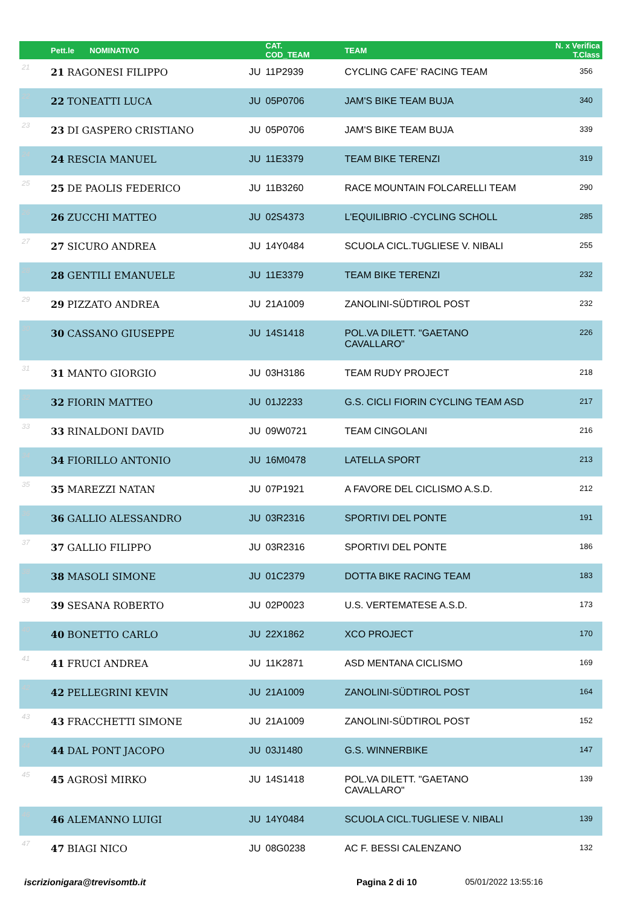| | Pett.le NOMINATIVO | | CAT. COD_TEAM | TEAM | N. x Verifica T.Class |
| --- | --- | --- | --- | --- | --- |
| 21 | 21 RAGONESI FILIPPO | JU | 11P2939 | CYCLING CAFE' RACING TEAM | 356 |
| 22 | 22 TONEATTI LUCA | JU | 05P0706 | JAM'S BIKE TEAM BUJA | 340 |
| 23 | 23 DI GASPERO CRISTIANO | JU | 05P0706 | JAM'S BIKE TEAM BUJA | 339 |
| 24 | 24 RESCIA MANUEL | JU | 11E3379 | TEAM BIKE TERENZI | 319 |
| 25 | 25 DE PAOLIS FEDERICO | JU | 11B3260 | RACE MOUNTAIN FOLCARELLI TEAM | 290 |
| 26 | 26 ZUCCHI MATTEO | JU | 02S4373 | L'EQUILIBRIO -CYCLING SCHOLL | 285 |
| 27 | 27 SICURO ANDREA | JU | 14Y0484 | SCUOLA CICL.TUGLIESE V. NIBALI | 255 |
| 28 | 28 GENTILI EMANUELE | JU | 11E3379 | TEAM BIKE TERENZI | 232 |
| 29 | 29 PIZZATO ANDREA | JU | 21A1009 | ZANOLINI-SÜDTIROL POST | 232 |
| 30 | 30 CASSANO GIUSEPPE | JU | 14S1418 | POL.VA DILETT. "GAETANO CAVALLARO" | 226 |
| 31 | 31 MANTO GIORGIO | JU | 03H3186 | TEAM RUDY PROJECT | 218 |
| 32 | 32 FIORIN MATTEO | JU | 01J2233 | G.S. CICLI FIORIN CYCLING TEAM ASD | 217 |
| 33 | 33 RINALDONI DAVID | JU | 09W0721 | TEAM CINGOLANI | 216 |
| 34 | 34 FIORILLO ANTONIO | JU | 16M0478 | LATELLA SPORT | 213 |
| 35 | 35 MAREZZI NATAN | JU | 07P1921 | A FAVORE DEL CICLISMO A.S.D. | 212 |
| 36 | 36 GALLIO ALESSANDRO | JU | 03R2316 | SPORTIVI DEL PONTE | 191 |
| 37 | 37 GALLIO FILIPPO | JU | 03R2316 | SPORTIVI DEL PONTE | 186 |
| 38 | 38 MASOLI SIMONE | JU | 01C2379 | DOTTA BIKE RACING TEAM | 183 |
| 39 | 39 SESANA ROBERTO | JU | 02P0023 | U.S. VERTEMATESE A.S.D. | 173 |
| 40 | 40 BONETTO CARLO | JU | 22X1862 | XCO PROJECT | 170 |
| 41 | 41 FRUCI ANDREA | JU | 11K2871 | ASD MENTANA CICLISMO | 169 |
| 42 | 42 PELLEGRINI KEVIN | JU | 21A1009 | ZANOLINI-SÜDTIROL POST | 164 |
| 43 | 43 FRACCHETTI SIMONE | JU | 21A1009 | ZANOLINI-SÜDTIROL POST | 152 |
| 44 | 44 DAL PONT JACOPO | JU | 03J1480 | G.S. WINNERBIKE | 147 |
| 45 | 45 AGROSÌ MIRKO | JU | 14S1418 | POL.VA DILETT. "GAETANO CAVALLARO" | 139 |
| 46 | 46 ALEMANNO LUIGI | JU | 14Y0484 | SCUOLA CICL.TUGLIESE V. NIBALI | 139 |
| 47 | 47 BIAGI NICO | JU | 08G0238 | AC F. BESSI CALENZANO | 132 |
iscrizionigara@trevisomtb.it Pagina 2 di 10 05/01/2022 13:55:16